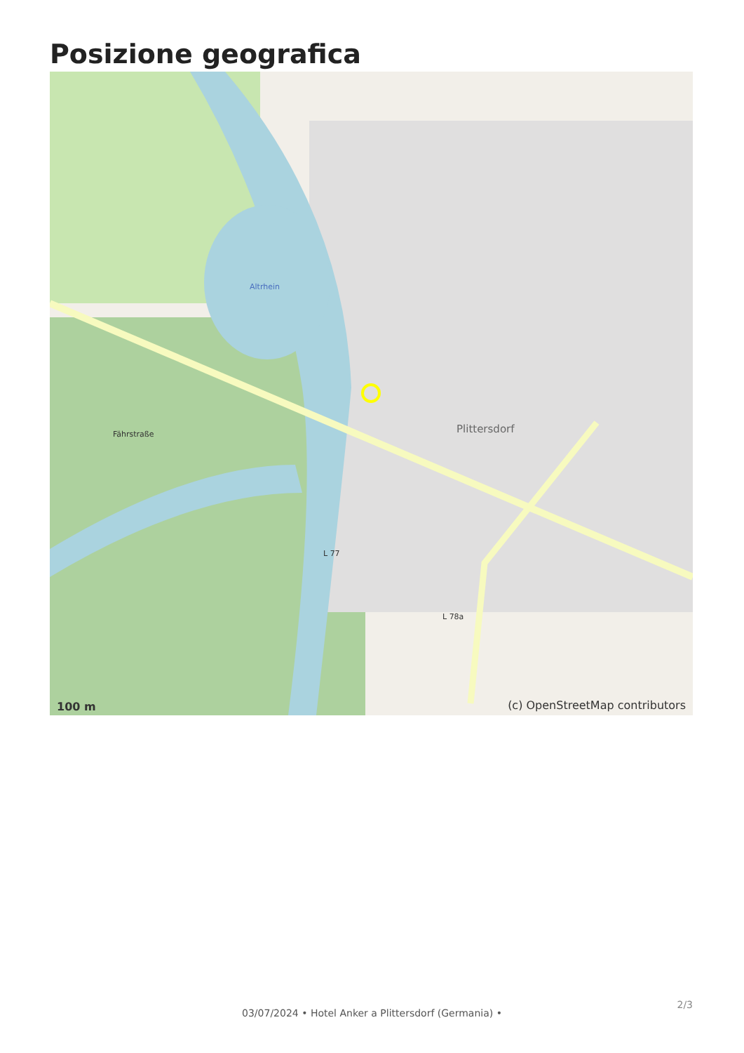Posizione geografica
Altrhein
Fährstraße Plittersdorf
L 77
L 78a
100 m (c) OpenStreetMap contributors
2/3
03/07/2024 • Hotel Anker a Plittersdorf (Germania) •